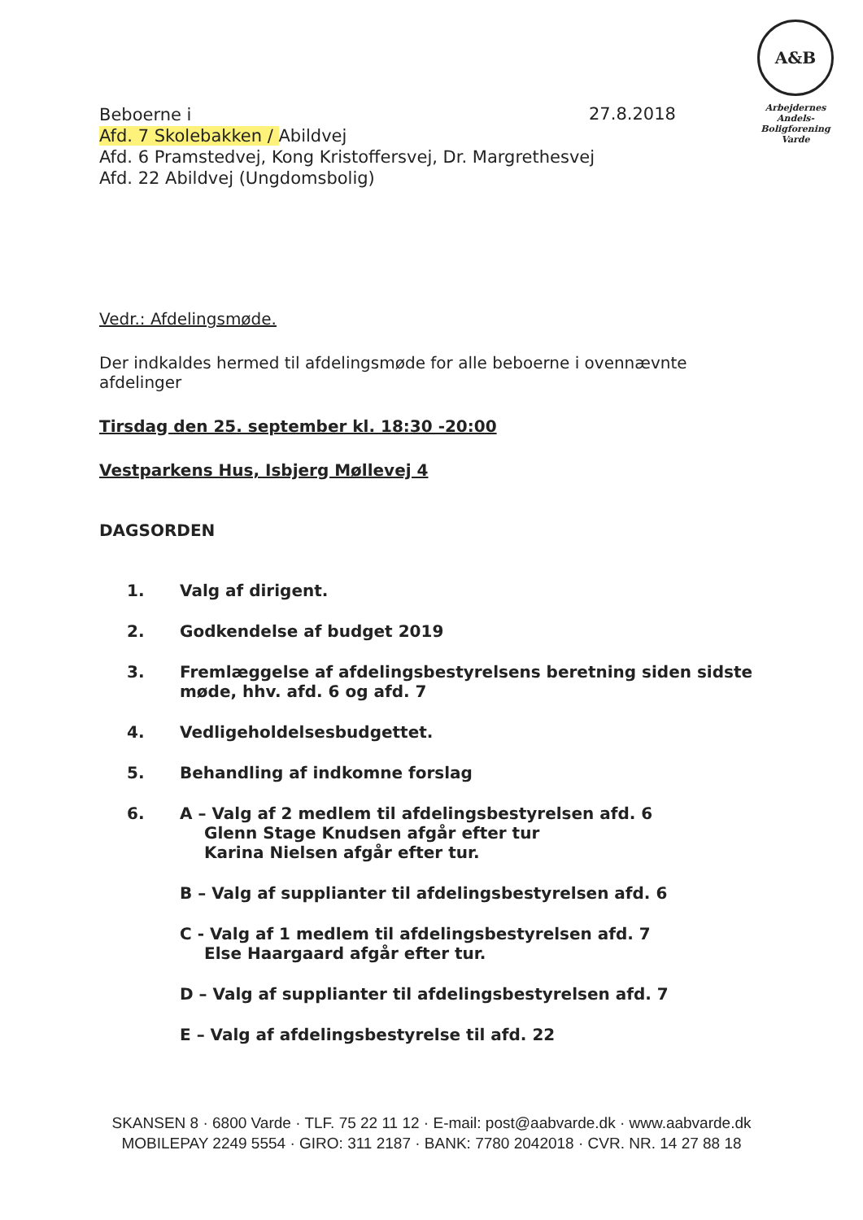A&B
Arbejdernes
Andels-Boligforening
Varde
27.8.2018
Beboerne i
Afd. 7 Skolebakken / Abildvej
Afd. 6 Pramstedvej, Kong Kristoffersvej, Dr. Margrethesvej
Afd. 22 Abildvej (Ungdomsbolig)
Vedr.: Afdelingsmøde.
Der indkaldes hermed til afdelingsmøde for alle beboerne i ovennævnte afdelinger
Tirsdag den 25. september kl. 18:30 -20:00
Vestparkens Hus, Isbjerg Møllevej 4
DAGSORDEN
1. Valg af dirigent.
2. Godkendelse af budget 2019
3. Fremlæggelse af afdelingsbestyrelsens beretning siden sidste møde, hhv. afd. 6 og afd. 7
4. Vedligeholdelsesbudgettet.
5. Behandling af indkomne forslag
6. A – Valg af 2 medlem til afdelingsbestyrelsen afd. 6
  Glenn Stage Knudsen afgår efter tur
  Karina Nielsen afgår efter tur.
B – Valg af supplianter til afdelingsbestyrelsen afd. 6
C - Valg af 1 medlem til afdelingsbestyrelsen afd. 7
  Else Haargaard afgår efter tur.
D – Valg af supplianter til afdelingsbestyrelsen afd. 7
E – Valg af afdelingsbestyrelse til afd. 22
SKANSEN 8 · 6800 Varde · TLF. 75 22 11 12 · E-mail: post@aabvarde.dk · www.aabvarde.dk
MOBILEPAY 2249 5554 · GIRO: 311 2187 · BANK: 7780 2042018 · CVR. NR. 14 27 88 18